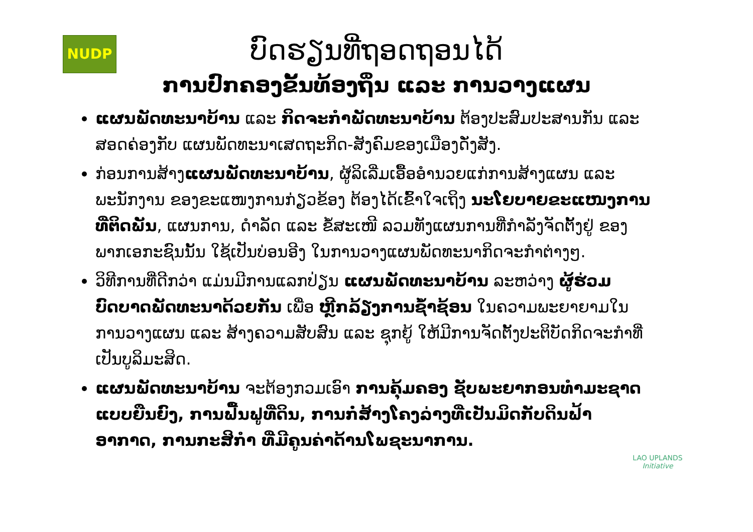NUDP
ບົດຮຽນທີ່ຖອດຖອນໄດ້
ການປົກຄອງຂັ້ນທ້ອງຖິ່ນ ແລະ ການວາງແຜນ
ແຜນພັດທະນາບ້ານ ແລະ ກິດຈະກໍາພັດທະນາບ້ານ ຕ້ອງປະສົມປະສານກັນ ແລະ ສອດຄ່ອງກັບ ແຜນພັດທະນາເສດຖະກິດ-ສັງຄົມຂອງເມືອງດັ່ງສັງ.
ກ່ອນການສ້າງແຜນພັດທະນາບ້ານ, ຜູ້ລິເລີ່ມເອື້ອອໍານວຍແກ່ການສ້າງແຜນ ແລະ ພະນັກງານ ຂອງຂະແໜງການກ່ຽວຂ້ອງ ຕ້ອງໄດ້ເຂົ້າໃຈເຖິງ ນະໂຍບາຍຂະແໜງການ ທີ່ຕິດພັນ, ແຜນການ, ດໍາລັດ ແລະ ຂໍ້ສະເໜີ ລວມທັງແຜນການທີ່ກໍາລັງຈັດຕັ້ງຢູ່ ຂອງພາກເອກະຊົນນັ້ນ ໃຊ້ເປັນບ່ອນອີງ ໃນການວາງແຜນພັດທະນາກິດຈະກໍາຕ່າງໆ.
ວິທີການທີ່ດີກວ່າ ແມ່ນມີການແລກປ່ຽນ ແຜນພັດທະນາບ້ານ ລະຫວ່າງ ຜູ້ຮ່ວມບົດບາດພັດທະນາດ້ວຍກັນ ເພື່ອ ຫຼີກລ້ຽງການຊໍ້າຊ້ອນ ໃນຄວາມພະຍາຍາມໃນການວາງແຜນ ແລະ ສ້າງຄວາມສັບສົນ ແລະ ຊຸກຍູ້ ໃຫ້ມີການຈັດຕັ້ງປະຕິບັດກິດຈະກໍາທີ່ເປັນບູລິມະສິດ.
ແຜນພັດທະນາບ້ານ ຈະຕ້ອງກວມເອົາ ການຄຸ້ມຄອງ ຊັບພະຍາກອນທໍາມະຊາດ ແບບຍືນຍົງ, ການຟື້ນຟູທີ່ດິນ, ການກໍ່ສ້າງໂຄງລ່າງທີ່ເປັນມິດກັບດິນຟ້າອາກາດ, ການກະສິກໍາ ທີ່ມີຄູນຄ່າດ້ານໂພຊະນາການ.
LAO UPLANDS
Initiative